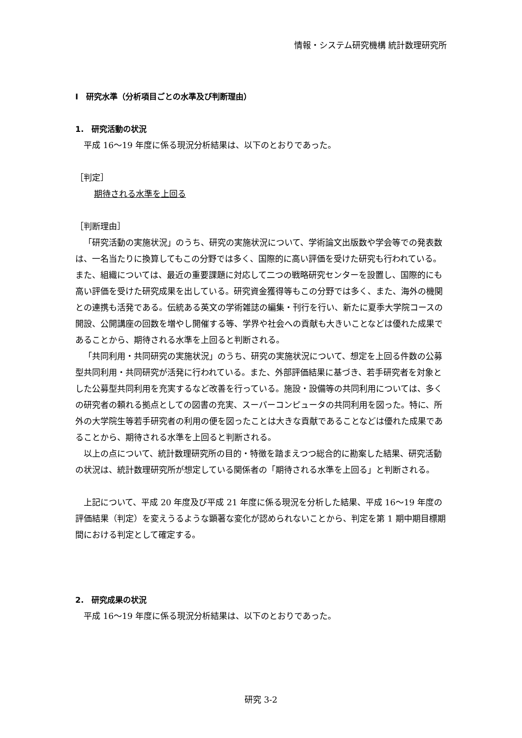情報・システム研究機構 統計数理研究所
Ⅰ　研究水準（分析項目ごとの水準及び判断理由）
1.　研究活動の状況
平成 16～19 年度に係る現況分析結果は、以下のとおりであった。
［判定］
期待される水準を上回る
［判断理由］
「研究活動の実施状況」のうち、研究の実施状況について、学術論文出版数や学会等での発表数は、一名当たりに換算してもこの分野では多く、国際的に高い評価を受けた研究も行われている。また、組織については、最近の重要課題に対応して二つの戦略研究センターを設置し、国際的にも高い評価を受けた研究成果を出している。研究資金獲得等もこの分野では多く、また、海外の機関との連携も活発である。伝統ある英文の学術雑誌の編集・刊行を行い、新たに夏季大学院コースの開設、公開講座の回数を増やし開催する等、学界や社会への貢献も大きいことなどは優れた成果であることから、期待される水準を上回ると判断される。
「共同利用・共同研究の実施状況」のうち、研究の実施状況について、想定を上回る件数の公募型共同利用・共同研究が活発に行われている。また、外部評価結果に基づき、若手研究者を対象とした公募型共同利用を充実するなど改善を行っている。施設・設備等の共同利用については、多くの研究者の頼れる拠点としての図書の充実、スーパーコンピュータの共同利用を図った。特に、所外の大学院生等若手研究者の利用の便を図ったことは大きな貢献であることなどは優れた成果であることから、期待される水準を上回ると判断される。
以上の点について、統計数理研究所の目的・特徴を踏まえつつ総合的に勘案した結果、研究活動の状況は、統計数理研究所が想定している関係者の「期待される水準を上回る」と判断される。
上記について、平成 20 年度及び平成 21 年度に係る現況を分析した結果、平成 16～19 年度の評価結果（判定）を変えうるような顕著な変化が認められないことから、判定を第 1 期中期目標期間における判定として確定する。
2.　研究成果の状況
平成 16～19 年度に係る現況分析結果は、以下のとおりであった。
研究 3-2